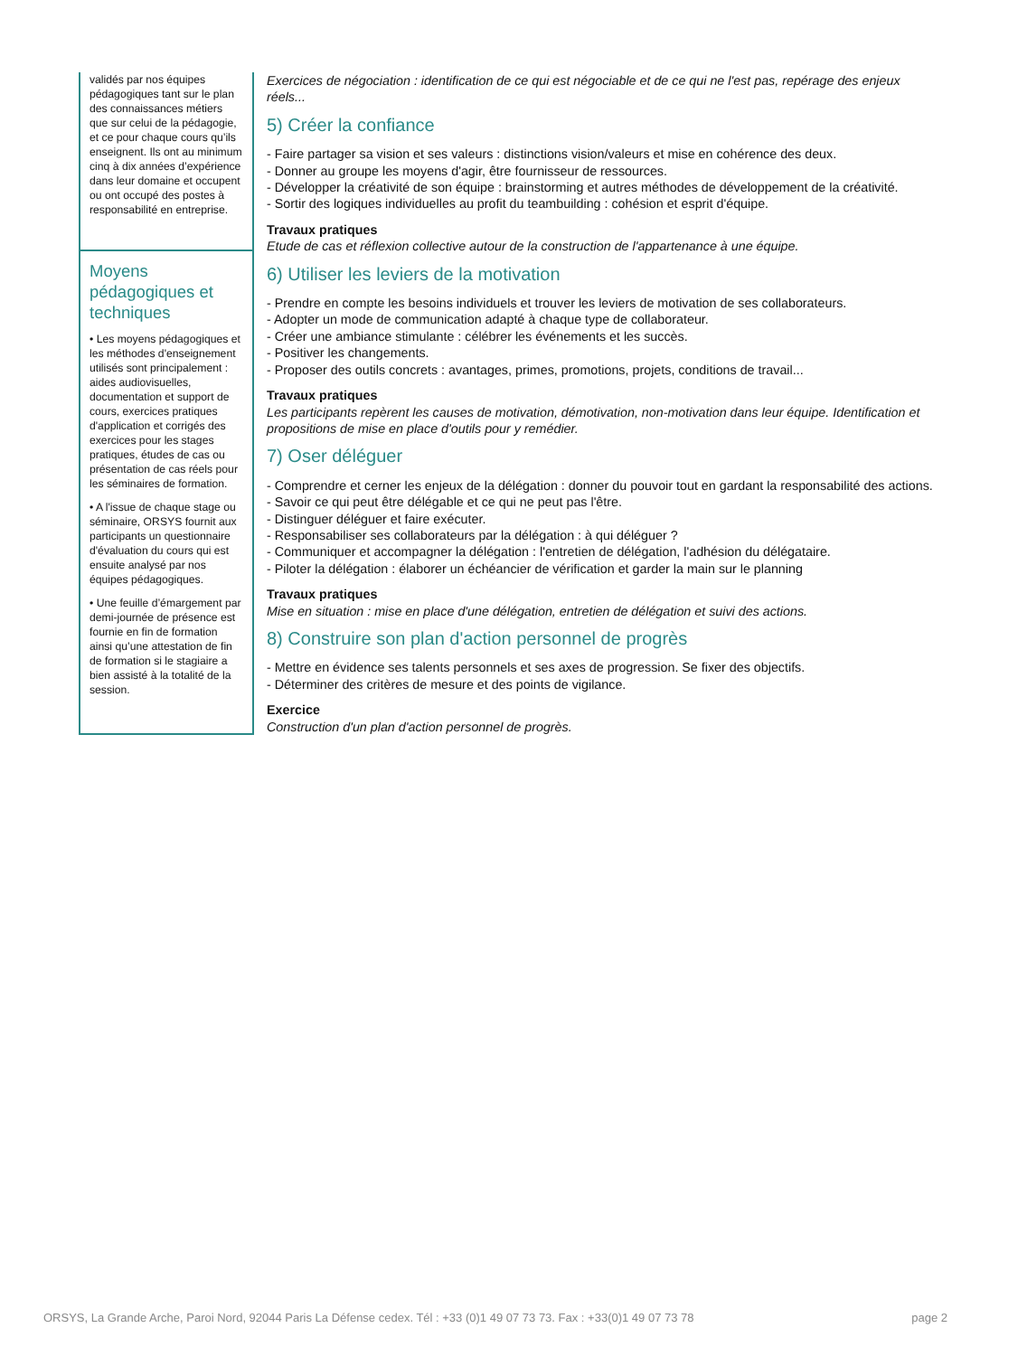validés par nos équipes pédagogiques tant sur le plan des connaissances métiers que sur celui de la pédagogie, et ce pour chaque cours qu’ils enseignent. Ils ont au minimum cinq à dix années d’expérience dans leur domaine et occupent ou ont occupé des postes à responsabilité en entreprise.
Moyens pédagogiques et techniques
• Les moyens pédagogiques et les méthodes d'enseignement utilisés sont principalement : aides audiovisuelles, documentation et support de cours, exercices pratiques d'application et corrigés des exercices pour les stages pratiques, études de cas ou présentation de cas réels pour les séminaires de formation.
• A l'issue de chaque stage ou séminaire, ORSYS fournit aux participants un questionnaire d'évaluation du cours qui est ensuite analysé par nos équipes pédagogiques.
• Une feuille d’émargement par demi-journée de présence est fournie en fin de formation ainsi qu’une attestation de fin de formation si le stagiaire a bien assisté à la totalité de la session.
Exercices de négociation : identification de ce qui est négociable et de ce qui ne l'est pas, repérage des enjeux réels...
5) Créer la confiance
- Faire partager sa vision et ses valeurs : distinctions vision/valeurs et mise en cohérence des deux.
- Donner au groupe les moyens d'agir, être fournisseur de ressources.
- Développer la créativité de son équipe : brainstorming et autres méthodes de développement de la créativité.
- Sortir des logiques individuelles au profit du teambuilding : cohésion et esprit d'équipe.
Travaux pratiques
Etude de cas et réflexion collective autour de la construction de l'appartenance à une équipe.
6) Utiliser les leviers de la motivation
- Prendre en compte les besoins individuels et trouver les leviers de motivation de ses collaborateurs.
- Adopter un mode de communication adapté à chaque type de collaborateur.
- Créer une ambiance stimulante : célébrer les événements et les succès.
- Positiver les changements.
- Proposer des outils concrets : avantages, primes, promotions, projets, conditions de travail...
Travaux pratiques
Les participants repèrent les causes de motivation, démotivation, non-motivation dans leur équipe. Identification et propositions de mise en place d'outils pour y remédier.
7) Oser déléguer
- Comprendre et cerner les enjeux de la délégation : donner du pouvoir tout en gardant la responsabilité des actions.
- Savoir ce qui peut être délégable et ce qui ne peut pas l'être.
- Distinguer déléguer et faire exécuter.
- Responsabiliser ses collaborateurs par la délégation : à qui déléguer ?
- Communiquer et accompagner la délégation : l'entretien de délégation, l'adhésion du délégataire.
- Piloter la délégation : élaborer un échéancier de vérification et garder la main sur le planning
Travaux pratiques
Mise en situation : mise en place d'une délégation, entretien de délégation et suivi des actions.
8) Construire son plan d'action personnel de progrès
- Mettre en évidence ses talents personnels et ses axes de progression. Se fixer des objectifs.
- Déterminer des critères de mesure et des points de vigilance.
Exercice
Construction d'un plan d'action personnel de progrès.
ORSYS, La Grande Arche, Paroi Nord, 92044 Paris La Défense cedex. Tél : +33 (0)1 49 07 73 73. Fax : +33(0)1 49 07 73 78 page 2